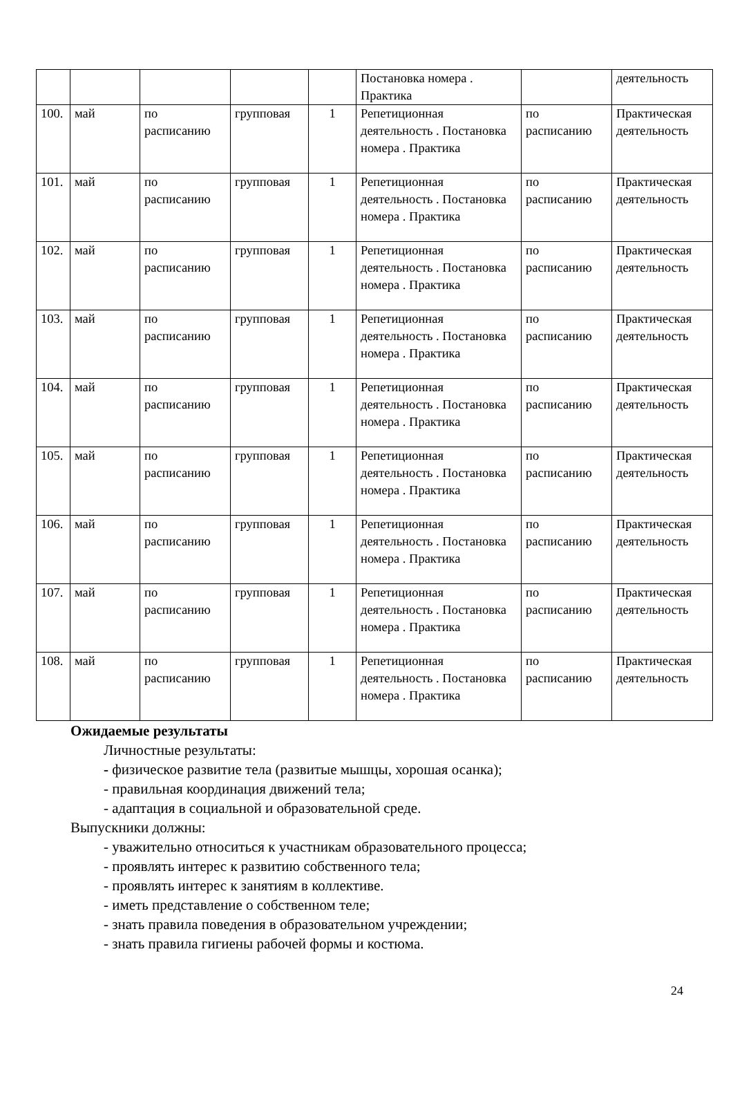| | | | | | Постановка номера . Практика | | деятельность |
| 100. | май | по расписанию | групповая | 1 | Репетиционная деятельность . Постановка номера . Практика | по расписанию | Практическая деятельность |
| 101. | май | по расписанию | групповая | 1 | Репетиционная деятельность . Постановка номера . Практика | по расписанию | Практическая деятельность |
| 102. | май | по расписанию | групповая | 1 | Репетиционная деятельность . Постановка номера . Практика | по расписанию | Практическая деятельность |
| 103. | май | по расписанию | групповая | 1 | Репетиционная деятельность . Постановка номера . Практика | по расписанию | Практическая деятельность |
| 104. | май | по расписанию | групповая | 1 | Репетиционная деятельность . Постановка номера . Практика | по расписанию | Практическая деятельность |
| 105. | май | по расписанию | групповая | 1 | Репетиционная деятельность . Постановка номера . Практика | по расписанию | Практическая деятельность |
| 106. | май | по расписанию | групповая | 1 | Репетиционная деятельность . Постановка номера . Практика | по расписанию | Практическая деятельность |
| 107. | май | по расписанию | групповая | 1 | Репетиционная деятельность . Постановка номера . Практика | по расписанию | Практическая деятельность |
| 108. | май | по расписанию | групповая | 1 | Репетиционная деятельность . Постановка номера . Практика | по расписанию | Практическая деятельность |
Ожидаемые результаты
Личностные результаты:
- физическое развитие тела (развитые мышцы, хорошая осанка);
- правильная координация движений тела;
- адаптация в социальной и образовательной среде.
Выпускники должны:
- уважительно относиться к участникам образовательного процесса;
- проявлять интерес к развитию собственного тела;
- проявлять интерес к занятиям в коллективе.
- иметь представление о собственном теле;
- знать правила поведения в образовательном учреждении;
- знать правила гигиены рабочей формы и костюма.
24